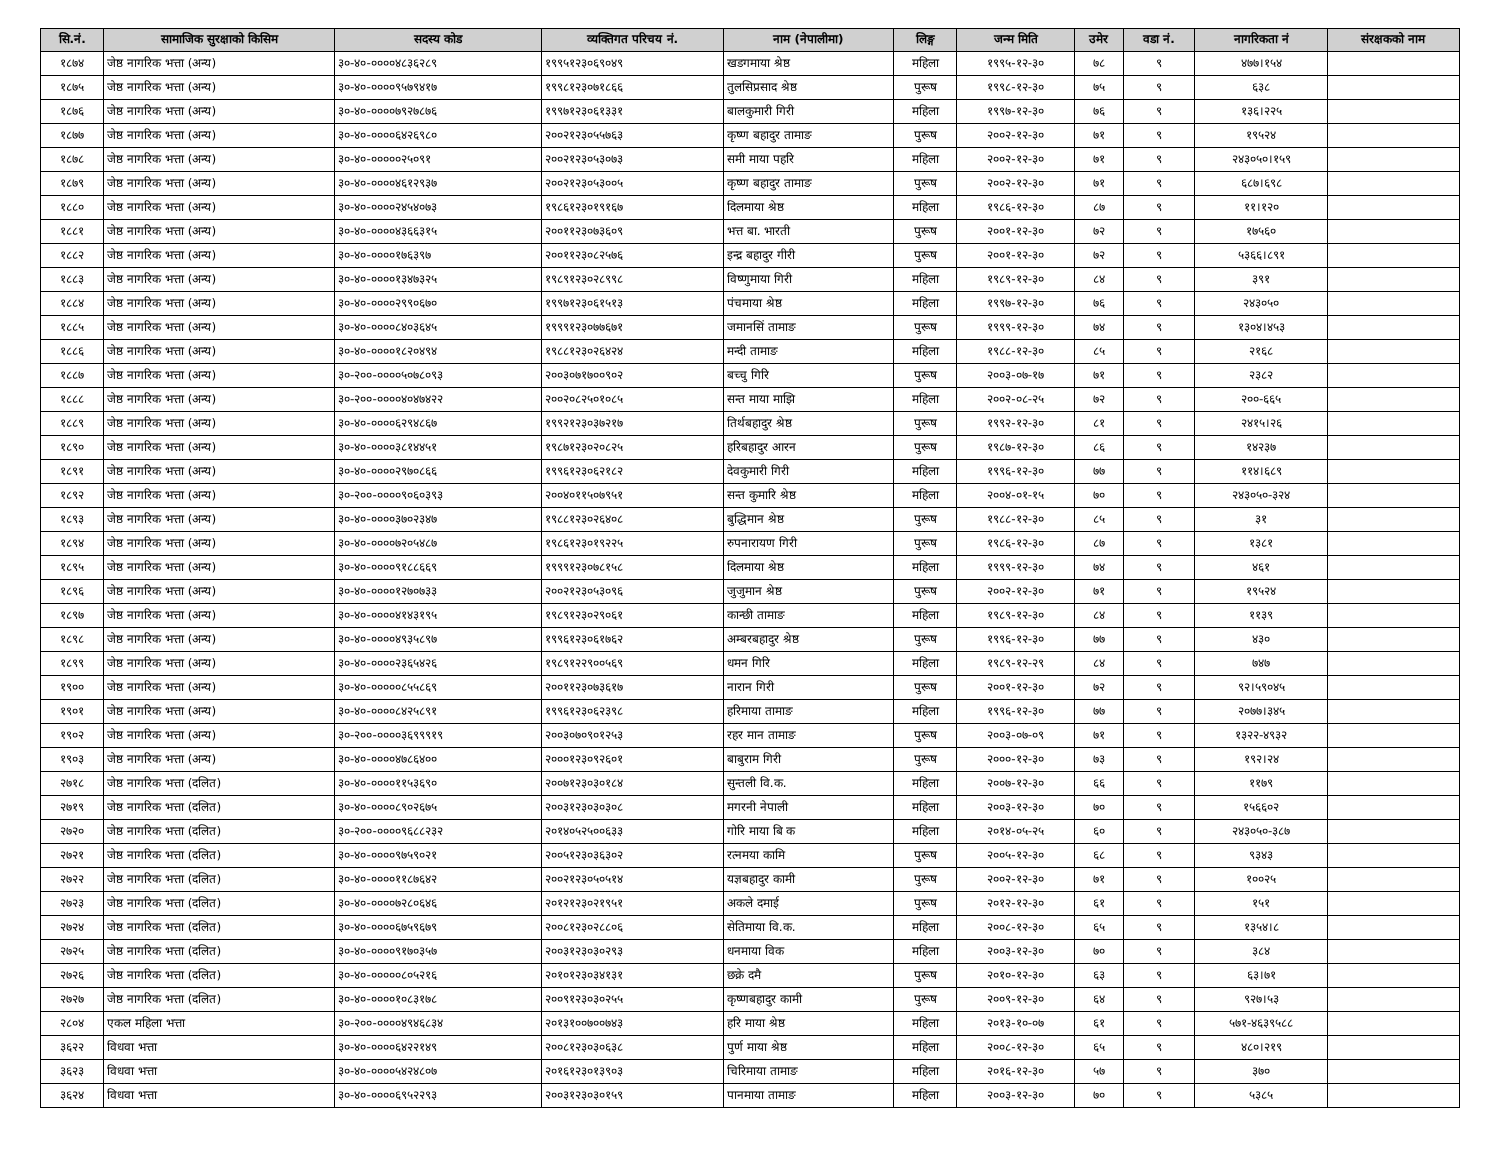| सि.नं. | सामाजिक सुरक्षाको किसिम | सदस्य कोड | व्यक्तिगत परिचय नं. | नाम (नेपालीमा) | लिङ्ग | जन्म मिति | उमेर | वडा नं. | नागरिकता नं | संरक्षकको नाम |
| --- | --- | --- | --- | --- | --- | --- | --- | --- | --- | --- |
| १८७४ | जेष्ठ नागरिक भत्ता (अन्य) | ३०-४०-००००४८३६२८९ | १९९५१२३०६९०४९ | खडगमाया श्रेष्ठ | महिला | १९९५-१२-३० | ७८ | ९ | ४७७।१५४ | |
| १८७५ | जेष्ठ नागरिक भत्ता (अन्य) | ३०-४०-००००९५७९४१७ | १९९८१२३०७१८६६ | तुलसिप्रसाद श्रेष्ठ | पुरूष | १९९८-१२-३० | ७५ | ९ | ६३८ | |
| १८७६ | जेष्ठ नागरिक भत्ता (अन्य) | ३०-४०-००००७९२७८७६ | १९९७१२३०६१३३१ | बालकुमारी गिरी | महिला | १९९७-१२-३० | ७६ | ९ | १३६।२२५ | |
| १८७७ | जेष्ठ नागरिक भत्ता (अन्य) | ३०-४०-००००६४२६९८० | २००२१२३०५५७६३ | कृष्ण बहादुर तामाङ | पुरूष | २००२-१२-३० | ७१ | ९ | १९५२४ | |
| १८७८ | जेष्ठ नागरिक भत्ता (अन्य) | ३०-४०-०००००२५०९१ | २००२१२३०५३०७३ | समी माया पहरि | महिला | २००२-१२-३० | ७१ | ९ | २४३०५०।१५९ | |
| १८७९ | जेष्ठ नागरिक भत्ता (अन्य) | ३०-४०-००००४६१२९३७ | २००२१२३०५३००५ | कृष्ण बहादुर तामाङ | पुरूष | २००२-१२-३० | ७१ | ९ | ६८७।६९८ | |
| १८८० | जेष्ठ नागरिक भत्ता (अन्य) | ३०-४०-००००२४५४०७३ | १९८६१२३०१९१६७ | दिलमाया श्रेष्ठ | महिला | १९८६-१२-३० | ८७ | ९ | ११।१२० | |
| १८८१ | जेष्ठ नागरिक भत्ता (अन्य) | ३०-४०-००००४३६६३१५ | २००११२३०७३६०९ | भत्त बा. भारती | पुरूष | २००१-१२-३० | ७२ | ९ | १७५६० | |
| १८८२ | जेष्ठ नागरिक भत्ता (अन्य) | ३०-४०-००००१७६३९७ | २००११२३०८२५७६ | इन्द्र बहादुर गीरी | पुरूष | २००१-१२-३० | ७२ | ९ | ५३६६।८९१ | |
| १८८३ | जेष्ठ नागरिक भत्ता (अन्य) | ३०-४०-००००१३४७३२५ | १९८९१२३०२८९९८ | विष्णुमाया गिरी | महिला | १९८९-१२-३० | ८४ | ९ | ३९१ | |
| १८८४ | जेष्ठ नागरिक भत्ता (अन्य) | ३०-४०-००००२९९०६७० | १९९७१२३०६१५१३ | पंचमाया श्रेष्ठ | महिला | १९९७-१२-३० | ७६ | ९ | २४३०५० | |
| १८८५ | जेष्ठ नागरिक भत्ता (अन्य) | ३०-४०-००००८४०३६४५ | १९९९१२३०७७६७१ | जमानसिं तामाङ | पुरूष | १९९९-१२-३० | ७४ | ९ | १३०४।४५३ | |
| १८८६ | जेष्ठ नागरिक भत्ता (अन्य) | ३०-४०-००००१८२०४९४ | १९८८१२३०२६४२४ | मन्दी तामाङ | महिला | १९८८-१२-३० | ८५ | ९ | २१६८ | |
| १८८७ | जेष्ठ नागरिक भत्ता (अन्य) | ३०-२००-००००५०७८०९३ | २००३०७१७००९०२ | बच्चु गिरि | पुरूष | २००३-०७-१७ | ७१ | ९ | २३८२ | |
| १८८८ | जेष्ठ नागरिक भत्ता (अन्य) | ३०-२००-००००४०४७४२२ | २००२०८२५०१०८५ | सन्त माया माझि | महिला | २००२-०८-२५ | ७२ | ९ | २००-६६५ | |
| १८८९ | जेष्ठ नागरिक भत्ता (अन्य) | ३०-४०-००००६२९४८६७ | १९९२१२३०३७२१७ | तिर्थबहादुर श्रेष्ठ | पुरूष | १९९२-१२-३० | ८१ | ९ | २४१५।२६ | |
| १८९० | जेष्ठ नागरिक भत्ता (अन्य) | ३०-४०-००००३८१४४५१ | १९८७१२३०२०८२५ | हरिबहादुर आरन | पुरूष | १९८७-१२-३० | ८६ | ९ | १४२३७ | |
| १८९१ | जेष्ठ नागरिक भत्ता (अन्य) | ३०-४०-००००२९७०८६६ | १९९६१२३०६२१८२ | देवकुमारी गिरी | महिला | १९९६-१२-३० | ७७ | ९ | ११४।६८९ | |
| १८९२ | जेष्ठ नागरिक भत्ता (अन्य) | ३०-२००-००००९०६०३९३ | २००४०११५०७९५१ | सन्त कुमारि श्रेष्ठ | महिला | २००४-०१-१५ | ७० | ९ | २४३०५०-३२४ | |
| १८९३ | जेष्ठ नागरिक भत्ता (अन्य) | ३०-४०-००००३७०२३४७ | १९८८१२३०२६४०८ | बुद्धिमान श्रेष्ठ | पुरूष | १९८८-१२-३० | ८५ | ९ | ३१ | |
| १८९४ | जेष्ठ नागरिक भत्ता (अन्य) | ३०-४०-००००७२०५४८७ | १९८६१२३०१९२२५ | रुपनारायण गिरी | पुरूष | १९८६-१२-३० | ८७ | ९ | १३८१ | |
| १८९५ | जेष्ठ नागरिक भत्ता (अन्य) | ३०-४०-००००९१८८६६९ | १९९९१२३०७८१५८ | दिलमाया श्रेष्ठ | महिला | १९९९-१२-३० | ७४ | ९ | ४६१ | |
| १८९६ | जेष्ठ नागरिक भत्ता (अन्य) | ३०-४०-००००१२७०७३३ | २००२१२३०५३०९६ | जुजुमान श्रेष्ठ | पुरूष | २००२-१२-३० | ७१ | ९ | १९५२४ | |
| १८९७ | जेष्ठ नागरिक भत्ता (अन्य) | ३०-४०-००००४१४३१९५ | १९८९१२३०२९०६१ | कान्छी तामाङ | महिला | १९८९-१२-३० | ८४ | ९ | ११३९ | |
| १८९८ | जेष्ठ नागरिक भत्ता (अन्य) | ३०-४०-००००४९३५८९७ | १९९६१२३०६१७६२ | अम्बरबहादुर श्रेष्ठ | पुरूष | १९९६-१२-३० | ७७ | ९ | ४३० | |
| १८९९ | जेष्ठ नागरिक भत्ता (अन्य) | ३०-४०-००००२३६५४२६ | १९८९१२२९००५६९ | धमन गिरि | महिला | १९८९-१२-२९ | ८४ | ९ | ७४७ | |
| १९०० | जेष्ठ नागरिक भत्ता (अन्य) | ३०-४०-०००००८५५८६९ | २००११२३०७३६१७ | नारान गिरी | पुरूष | २००१-१२-३० | ७२ | ९ | ९२।५९०४५ | |
| १९०१ | जेष्ठ नागरिक भत्ता (अन्य) | ३०-४०-००००८४२५८९१ | १९९६१२३०६२३९८ | हरिमाया तामाङ | महिला | १९९६-१२-३० | ७७ | ९ | २०७७।३४५ | |
| १९०२ | जेष्ठ नागरिक भत्ता (अन्य) | ३०-२००-००००३६९९९१९ | २००३०७०९०१२५३ | रहर मान तामाङ | पुरूष | २००३-०७-०९ | ७१ | ९ | १३२२-४९३२ | |
| १९०३ | जेष्ठ नागरिक भत्ता (अन्य) | ३०-४०-००००४७८६४०० | २०००१२३०९२६०१ | बाबुराम गिरी | पुरूष | २०००-१२-३० | ७३ | ९ | १९२।२४ | |
| २७१८ | जेष्ठ नागरिक भत्ता (दलित) | ३०-४०-००००११५३६९० | २००७१२३०३०१८४ | सुन्तली वि.क. | महिला | २००७-१२-३० | ६६ | ९ | ११७९ | |
| २७१९ | जेष्ठ नागरिक भत्ता (दलित) | ३०-४०-००००८९०२६७५ | २००३१२३०३०३०८ | मगरनी नेपाली | महिला | २००३-१२-३० | ७० | ९ | १५६६०२ | |
| २७२० | जेष्ठ नागरिक भत्ता (दलित) | ३०-२००-००००९६८८२३२ | २०१४०५२५००६३३ | गोरि माया बि क | महिला | २०१४-०५-२५ | ६० | ९ | २४३०५०-३८७ | |
| २७२१ | जेष्ठ नागरिक भत्ता (दलित) | ३०-४०-००००९७५९०२१ | २००५१२३०३६३०२ | रत्नमया कामि | पुरूष | २००५-१२-३० | ६८ | ९ | ९३४३ | |
| २७२२ | जेष्ठ नागरिक भत्ता (दलित) | ३०-४०-००००११८७६४२ | २००२१२३०५०५१४ | यज्ञबहादुर कामी | पुरूष | २००२-१२-३० | ७१ | ९ | १००२५ | |
| २७२३ | जेष्ठ नागरिक भत्ता (दलित) | ३०-४०-००००७२८०६४६ | २०१२१२३०२१९५१ | अकले दमाई | पुरूष | २०१२-१२-३० | ६१ | ९ | १५१ | |
| २७२४ | जेष्ठ नागरिक भत्ता (दलित) | ३०-४०-००००६७५९६७९ | २००८१२३०२८८०६ | सेतिमाया वि.क. | महिला | २००८-१२-३० | ६५ | ९ | १३५४।८ | |
| २७२५ | जेष्ठ नागरिक भत्ता (दलित) | ३०-४०-००००९१७०३५७ | २००३१२३०३०२९३ | धनमाया विक | महिला | २००३-१२-३० | ७० | ९ | ३८४ | |
| २७२६ | जेष्ठ नागरिक भत्ता (दलित) | ३०-४०-०००००८०५२१६ | २०१०१२३०३४१३१ | छक्रे दमै | पुरूष | २०१०-१२-३० | ६३ | ९ | ६३।७१ | |
| २७२७ | जेष्ठ नागरिक भत्ता (दलित) | ३०-४०-००००१०८३१७८ | २००९१२३०३०२५५ | कृष्णबहादुर कामी | पुरूष | २००९-१२-३० | ६४ | ९ | ९२७।५३ | |
| २८०४ | एकल महिला भत्ता | ३०-२००-००००४९४६८३४ | २०१३१००७००७४३ | हरि माया श्रेष्ठ | महिला | २०१३-१०-०७ | ६१ | ९ | ५७१-४६३९५८८ | |
| ३६२२ | विधवा भत्ता | ३०-४०-००००६४२२१४९ | २००८१२३०३०६३८ | पुर्ण माया श्रेष्ठ | महिला | २००८-१२-३० | ६५ | ९ | ४८०।२१९ | |
| ३६२३ | विधवा भत्ता | ३०-४०-००००५४२४८०७ | २०१६१२३०१३९०३ | चिरिमाया तामाङ | महिला | २०१६-१२-३० | ५७ | ९ | ३७० | |
| ३६२४ | विधवा भत्ता | ३०-४०-००००६९५२२९३ | २००३१२३०३०१५९ | पानमाया तामाङ | महिला | २००३-१२-३० | ७० | ९ | ५३८५ | |